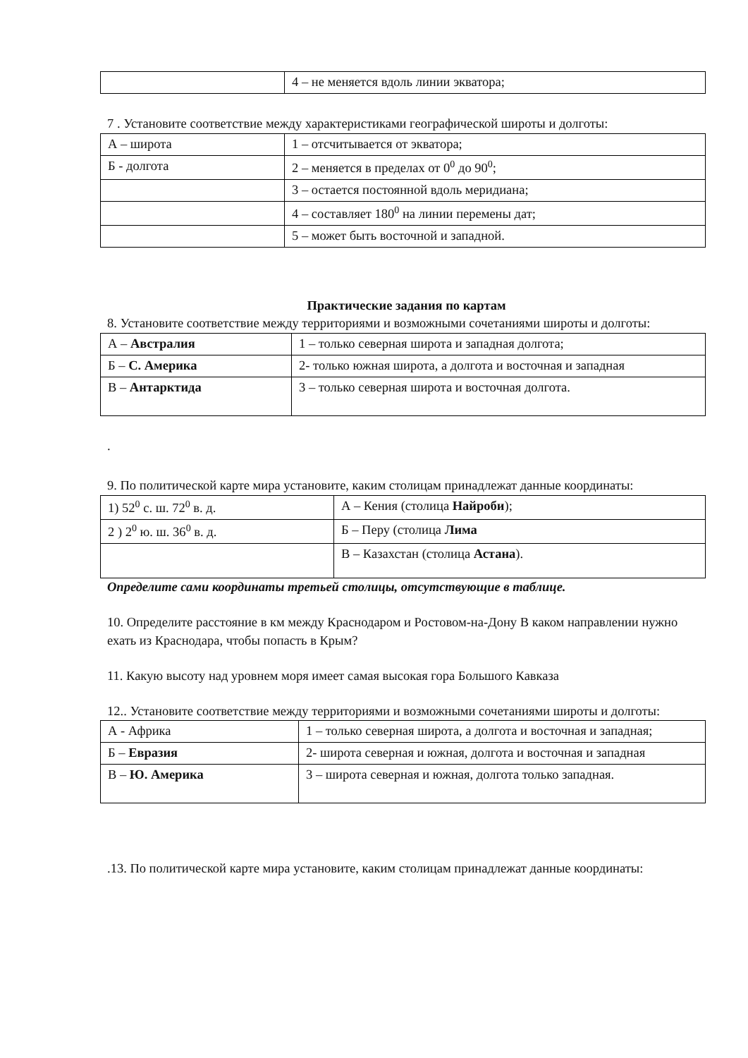| | 4 – не меняется вдоль линии экватора; |
7 . Установите соответствие между характеристиками географической широты и долготы:
| А – широта | 1 – отсчитывается от экватора; |
| Б - долгота | 2 – меняется в пределах от 0<sup>0</sup> до 90<sup>0</sup>; |
| | 3 – остается постоянной вдоль меридиана; |
| | 4 – составляет 180<sup>0</sup> на линии перемены дат; |
| | 5 – может быть восточной и западной. |
Практические задания по картам
8. Установите соответствие между территориями и возможными сочетаниями широты и долготы:
| А – Австралия | 1 – только северная широта и западная долгота; |
| Б – С. Америка | 2- только южная широта, а долгота и восточная и западная |
| В – Антарктида | 3 – только северная широта и восточная долгота. |
.
9. По политической карте мира установите, каким столицам принадлежат данные координаты:
| 1) 52<sup>0</sup> с. ш. 72<sup>0</sup> в. д. | А – Кения (столица Найроби ); |
| 2 ) 2<sup>0</sup> ю. ш. 36<sup>0</sup> в. д. | Б – Перу (столица Лима |
| | В – Казахстан (столица Астана ). |
Определите сами координаты третьей столицы, отсутствующие в таблице.
10. Определите расстояние в км между Краснодаром и Ростовом-на-Дону В каком направлении нужно ехать из Краснодара, чтобы попасть в Крым?
11. Какую высоту над уровнем моря имеет самая высокая гора Большого Кавказа
12.. Установите соответствие между территориями и возможными сочетаниями широты и долготы:
| А - Африка | 1 – только северная широта, а долгота и восточная и западная; |
| Б – Евразия | 2- широта северная и южная, долгота и восточная и западная |
| В – Ю. Америка | 3 – широта северная и южная, долгота только западная. |
.13. По политической карте мира установите, каким столицам принадлежат данные координаты: